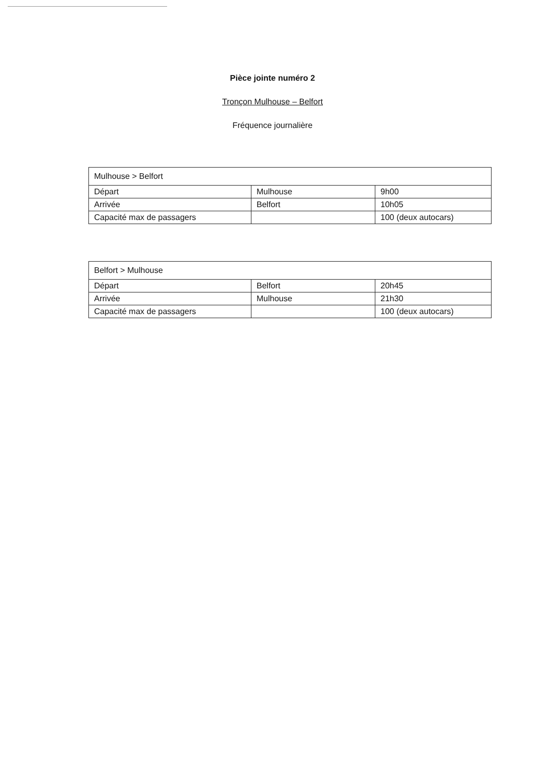Pièce jointe numéro 2
Tronçon Mulhouse – Belfort
Fréquence journalière
| Mulhouse > Belfort | | |
| Départ | Mulhouse | 9h00 |
| Arrivée | Belfort | 10h05 |
| Capacité max de passagers | | 100 (deux autocars) |
| Belfort > Mulhouse | | |
| Départ | Belfort | 20h45 |
| Arrivée | Mulhouse | 21h30 |
| Capacité max de passagers | | 100 (deux autocars) |